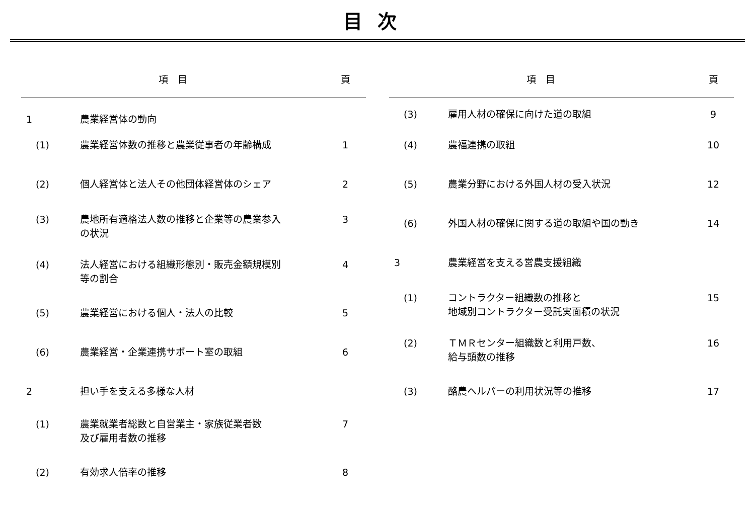目次
| 項 目 | | 頁 |
| --- | --- | --- |
| 1 | 農業経営体の動向 | |
| (1) | 農業経営体数の推移と農業従事者の年齢構成 | 1 |
| (2) | 個人経営体と法人その他団体経営体のシェア | 2 |
| (3) | 農地所有適格法人数の推移と企業等の農業参入 の状況 | 3 |
| (4) | 法人経営における組織形態別・販売金額規模別 等の割合 | 4 |
| (5) | 農業経営における個人・法人の比較 | 5 |
| (6) | 農業経営・企業連携サポート室の取組 | 6 |
| 2 | 担い手を支える多様な人材 | |
| (1) | 農業就業者総数と自営業主・家族従業者数 及び雇用者数の推移 | 7 |
| (2) | 有効求人倍率の推移 | 8 |
| 項 目 | | 頁 |
| --- | --- | --- |
| (3) | 雇用人材の確保に向けた道の取組 | 9 |
| (4) | 農福連携の取組 | 10 |
| (5) | 農業分野における外国人材の受入状況 | 12 |
| (6) | 外国人材の確保に関する道の取組や国の動き | 14 |
| 3 | 農業経営を支える営農支援組織 | |
| (1) | コントラクター組織数の推移と 地域別コントラクター受託実面積の状況 | 15 |
| (2) | ＴＭＲセンター組織数と利用戸数、 給与頭数の推移 | 16 |
| (3) | 酪農ヘルパーの利用状況等の推移 | 17 |